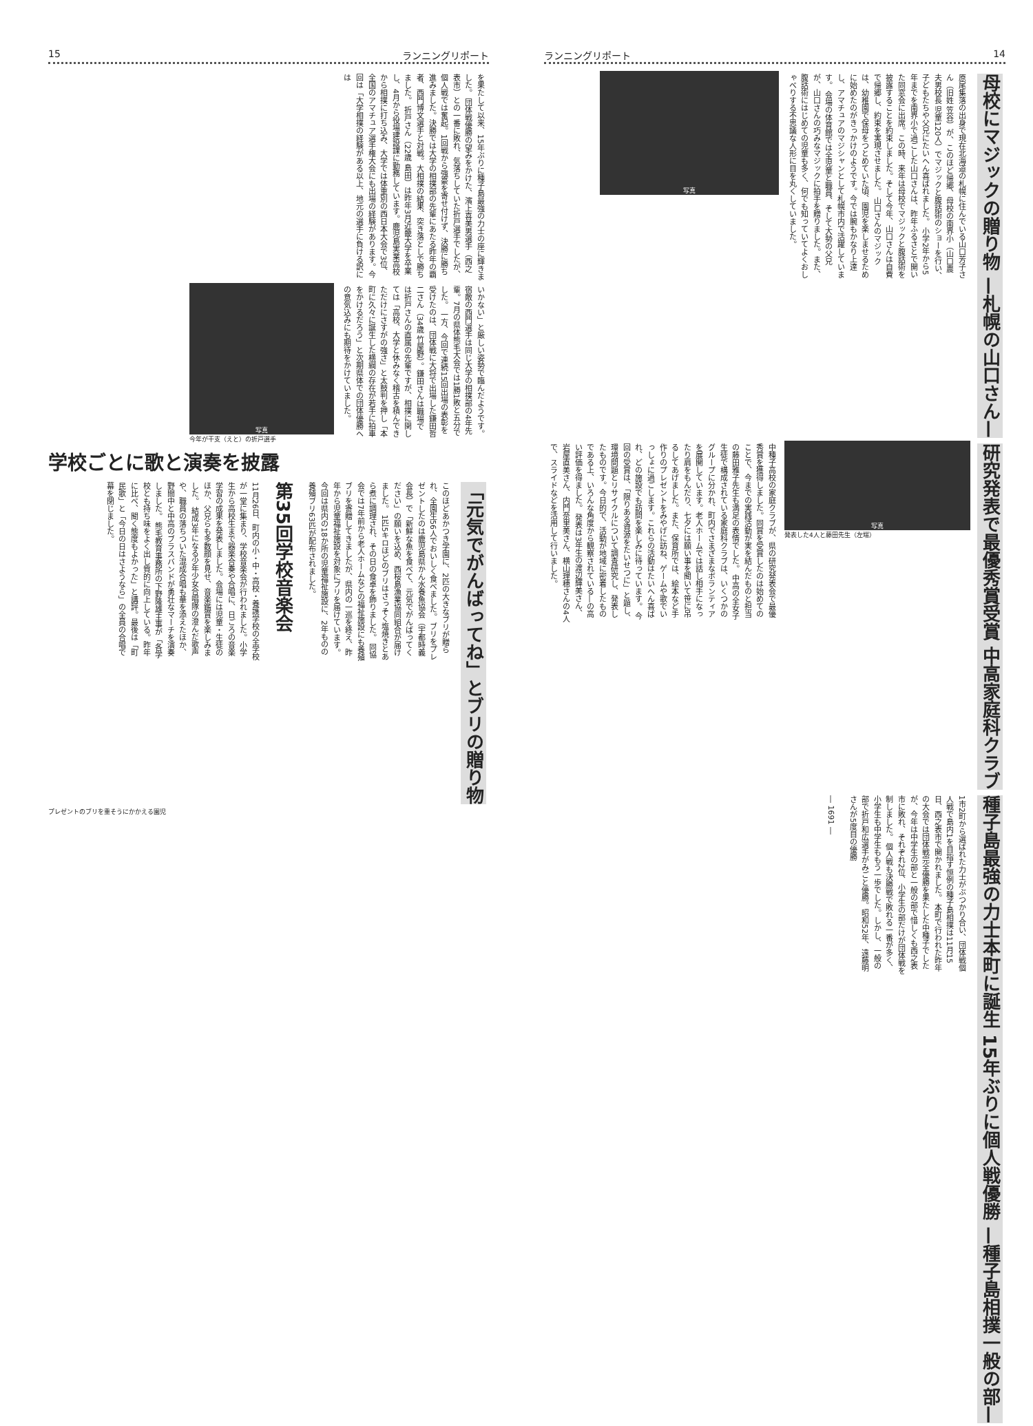15 ランニングリポート
を果たして以来、15年ぶりに種子島最強の力士の座に輝きました。 団体戦優勝の望みをかけた、濱上喜美男選手（西之表市）との一番に敗れ、気落ちしていた折戸選手でしたが、個人戦では奮起。1回戦から強豪を寄せ付けず、決勝に勝ち進みました。決勝では大学の相撲部の先輩にあたる昨年の覇者、西門博文選手と対戦。大相撲の結果、突き落としで勝ちました。 折戸さん（22歳 島田）は昨年3月近畿大学を卒業し、4月から役場建設課に勤務しています。鹿児島実業高校から相撲に打ち込み、大学では体重別の西日本大会で3位、全国のアマチュア選手権大会にも出場の経験があります。今回は「大学相撲の経験がある以上、地元の選手に負ける訳には
いかない」と厳しい姿勢で臨んだようです。宿敵の西門選手は同じ大学の相撲部の4年先輩。7月の県体熊毛大会では1勝1敗と五分でした。 一方、今回で連続15回出場の表彰を受けたのは、団体戦に大将で出場した鎌田哲二さん（34歳 竹屋野）。鎌田さんは職場では折戸さんの直属の先輩ですが、相撲に関しては「高校、大学と休みなく稽古を積んできただけにさすがの強さ」と太鼓判を押し「本町に久々に誕生した横綱の存在が若手に拍車をかけるだろう」と次期県体での団体優勝への意気込みにも期待をかけていました。
写真
今年が干支（えと）の折戸選手
学校ごとに歌と演奏を披露
「元気でがんばってね」とブリの贈り物
このほどあかつき学園に、2匹の大きなブリが贈られ、全園生56人でおいしく食べました。 ブリをプレゼントしたのは鹿児島県かん水養魚協会（宇都時義会長）で「新鮮な魚を食べて、元気でがんばってください」の願いを込め、西桜島漁業協同組合が届けました。 1匹5キロほどのブリはさっそく塩焼きとあら煮に調理され、その日の食卓を飾りました。 同協会では7年前から老人ホームなどの福祉施設にも養殖ブリを寄贈してきましたが、県内の一巡を終え、昨年から児童福祉施設を対象にブリを届けています。 今回は県内の18か所の児童福祉施設に、2年ものの養殖ブリ63匹が配布されました。
第35回学校音楽会
11月26日、町内の小・中・高校・養護学校の全学校が一堂に集まり、学校音楽会が行われました。小学生から高校生まで器楽合奏や合唱に、日ごろの音楽学習の成果を発表しました。会場には児童・生徒のほか、父兄らも多数顔を見せ、音楽鑑賞を楽しみました。 結成3年になる少年少女合唱隊の澄んだ歌声や、職員の落ちついた混成合唱も華を添えたほか、野間中と中高のブラスバンドが勇壮なマーチを演奏しました。 熊毛教育事務所の下野隆雄主事が「各学校とも持ち味をよく出し質的に向上している。昨年に比べ、聞く態度もよかった」と講評。最後は「町民歌」と「今日の日はさようなら」の全員の合唱で幕を閉じました。
プレゼントのブリを重そうにかかえる園児
ランニングリポート 14
母校にマジックの贈り物 —札幌の山口さん—
原尾集落の出身で現在北海道の札幌に住んでいる山口芳子さん（旧姓 笠谷）が、このほど帰郷、母校の南界小（山口農夫男校長 児童120人）でマジックと腹話術のショーを行い、子どもたちや父兄にたいへん喜ばれました。 小学2年から5年までを南界小で過ごした山口さんは、昨年ふるさとで開いた同窓会に出席。この時、来年は母校でマジックと腹話術を披露することを約束しました。そして今年、山口さんは自費で帰郷し、約束を実現させました。 山口さんのマジックは、幼稚園で保母をつとめていた頃、園児を楽しませるために始めたのがきっかけのようです。今では腕もかなり上達し、アマチュアのマジシャンとして札幌市内で活躍しています。 会場の体育館では全児童と職員、そして大勢の父兄が、山口さんの巧みなマジックに拍手を贈りました。また、腹話術にはじめての児童も多く、何でも知っていてよくおしゃべりする不思議な人形に目を丸くしていました。
写真
研究発表で最優秀賞受賞 中高家庭科クラブ
写真
発表した4人と藤田先生（左端）
中種子高校の家庭クラブが、県の研究発表会で最優秀賞を獲得しました。同賞を受賞したのは始めてのことで、今までの実践活動が実を結んだものと担当の藤田雅子先生も満足の表情でした。 中高の全女子生徒で構成されている家庭科クラブは、いくつかのグループに分かれ、町内でさまざまなボランティアを展開しています。老人ホームでは話し相手になったり肩をもんだり、七夕には願い事を聞いて笹に吊るしてあげました。また、保育所では、絵本など手作りのプレゼントをみやげに訪ね、ゲームや歌でいっしょに過ごします。これらの活動はたいへん喜ばれ、どの施設でも訪問を楽しみに待っています。 今回の受賞は、「限りある資源をたいせつに」と題し、環境問題とリサイクルについて調査研究し、発表したものです。今日的で、活動が地域に密着したものである上、いろんな角度から観察されている―の高い評価を得ました。 発表は3年生の渡辺輝美さん、岩屋直美さん、内門奈里美さん、横山理穂さんの4人で、スライドなどを活用して行いました。
種子島最強の力士本町に誕生 15年ぶりに個人戦優勝 —種子島相撲一般の部—
1市2町から選ばれた力士がぶつかり合い、団体戦個人戦で島内1を目指す恒例の種子島相撲は11月15日、西之表市で開かれました。 本町で行われた昨年の大会では団体戦完全優勝を果たした中種子でしたが、今年は中学生の部と一般の部で惜しくも西之表市に敗れ、それぞれ2位、小学生の部だけが団体戦を制しました。 個人戦も決勝戦で敗れる一番が多く、小学生も中学生ももう一歩でした。しかし、一般の部で折戸和広選手がみごと優勝。昭和52年、遠藤明さんが5度目の優勝
― 1691 ―